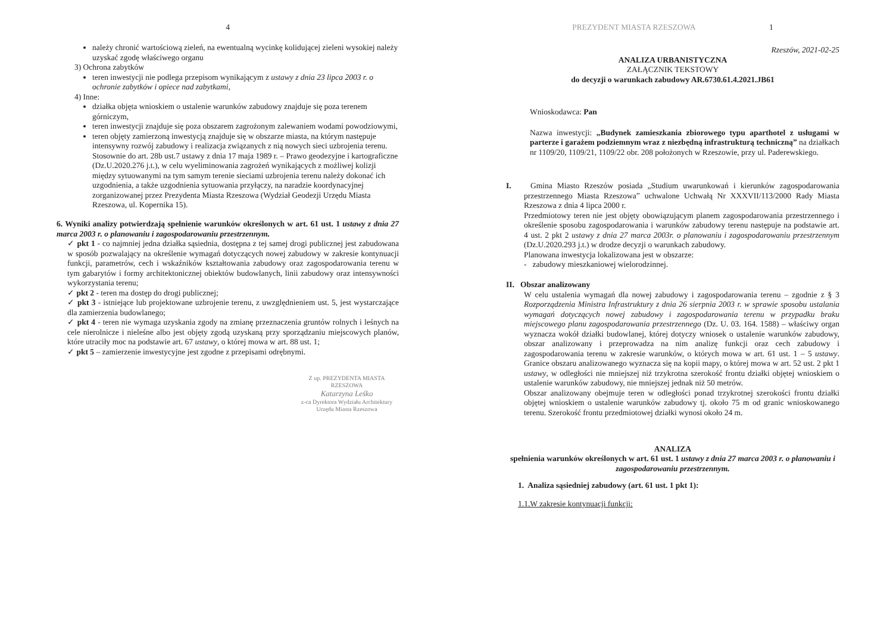4
należy chronić wartościową zieleń, na ewentualną wycinkę kolidującej zieleni wysokiej należy uzyskać zgodę właściwego organu
3) Ochrona zabytków
teren inwestycji nie podlega przepisom wynikającym z ustawy z dnia 23 lipca 2003 r. o ochronie zabytków i opiece nad zabytkami,
4) Inne:
działka objęta wnioskiem o ustalenie warunków zabudowy znajduje się poza terenem górniczym,
teren inwestycji znajduje się poza obszarem zagrożonym zalewaniem wodami powodziowymi,
teren objęty zamierzoną inwestycją znajduje się w obszarze miasta, na którym następuje intensywny rozwój zabudowy i realizacja związanych z nią nowych sieci uzbrojenia terenu. Stosownie do art. 28b ust.7 ustawy z dnia 17 maja 1989 r. – Prawo geodezyjne i kartograficzne (Dz.U.2020.276 j.t.), w celu wyeliminowania zagrożeń wynikających z możliwej kolizji między sytuowanymi na tym samym terenie sieciami uzbrojenia terenu należy dokonać ich uzgodnienia, a także uzgodnienia sytuowania przyłączy, na naradzie koordynacyjnej zorganizowanej przez Prezydenta Miasta Rzeszowa (Wydział Geodezji Urzędu Miasta Rzeszowa, ul. Kopernika 15).
6. Wyniki analizy potwierdzają spełnienie warunków określonych w art. 61 ust. 1 ustawy z dnia 27 marca 2003 r. o planowaniu i zagospodarowaniu przestrzennym.
✓ pkt 1 - co najmniej jedna działka sąsiednia, dostępna z tej samej drogi publicznej jest zabudowana w sposób pozwalający na określenie wymagań dotyczących nowej zabudowy w zakresie kontynuacji funkcji, parametrów, cech i wskaźników kształtowania zabudowy oraz zagospodarowania terenu w tym gabarytów i formy architektonicznej obiektów budowlanych, linii zabudowy oraz intensywności wykorzystania terenu;
✓ pkt 2 - teren ma dostęp do drogi publicznej;
✓ pkt 3 - istniejące lub projektowane uzbrojenie terenu, z uwzględnieniem ust. 5, jest wystarczające dla zamierzenia budowlanego;
✓ pkt 4 - teren nie wymaga uzyskania zgody na zmianę przeznaczenia gruntów rolnych i leśnych na cele nierolnicze i nieleśne albo jest objęty zgodą uzyskaną przy sporządzaniu miejscowych planów, które utraciły moc na podstawie art. 67 ustawy, o której mowa w art. 88 ust. 1;
✓ pkt 5 – zamierzenie inwestycyjne jest zgodne z przepisami odrębnymi.
Z up. PREZYDENTA MIASTA RZESZOWA
Katarzyna Leśko
z-ca Dyrektora Wydziału Architektury
Urzędu Miasta Rzeszowa
PREZYDENT MIASTA RZESZOWA 1
Rzeszów, 2021-02-25
ANALIZA URBANISTYCZNA
ZAŁĄCZNIK TEKSTOWY
do decyzji o warunkach zabudowy AR.6730.61.4.2021.JB61
Wnioskodawca: Pan
Nazwa inwestycji: „Budynek zamieszkania zbiorowego typu aparthotel z usługami w parterze i garażem podziemnym wraz z niezbędną infrastrukturą techniczną” na działkach nr 1109/20, 1109/21, 1109/22 obr. 208 położonych w Rzeszowie, przy ul. Paderewskiego.
I. Gmina Miasto Rzeszów posiada „Studium uwarunkowań i kierunków zagospodarowania przestrzennego Miasta Rzeszowa” uchwalone Uchwałą Nr XXXVII/113/2000 Rady Miasta Rzeszowa z dnia 4 lipca 2000 r.
Przedmiotowy teren nie jest objęty obowiązującym planem zagospodarowania przestrzennego i określenie sposobu zagospodarowania i warunków zabudowy terenu następuje na podstawie art. 4 ust. 2 pkt 2 ustawy z dnia 27 marca 2003r. o planowaniu i zagospodarowaniu przestrzennym (Dz.U.2020.293 j.t.) w drodze decyzji o warunkach zabudowy.
Planowana inwestycja lokalizowana jest w obszarze:
- zabudowy mieszkaniowej wielorodzinnej.
II. Obszar analizowany
W celu ustalenia wymagań dla nowej zabudowy i zagospodarowania terenu – zgodnie z § 3 Rozporządzenia Ministra Infrastruktury z dnia 26 sierpnia 2003 r. w sprawie sposobu ustalania wymagań dotyczących nowej zabudowy i zagospodarowania terenu w przypadku braku miejscowego planu zagospodarowania przestrzennego (Dz. U. 03. 164. 1588) – właściwy organ wyznacza wokół działki budowlanej, której dotyczy wniosek o ustalenie warunków zabudowy, obszar analizowany i przeprowadza na nim analizę funkcji oraz cech zabudowy i zagospodarowania terenu w zakresie warunków, o których mowa w art. 61 ust. 1 – 5 ustawy. Granice obszaru analizowanego wyznacza się na kopii mapy, o której mowa w art. 52 ust. 2 pkt 1 ustawy, w odległości nie mniejszej niż trzykrotna szerokość frontu działki objętej wnioskiem o ustalenie warunków zabudowy, nie mniejszej jednak niż 50 metrów.
Obszar analizowany obejmuje teren w odległości ponad trzykrotnej szerokości frontu działki objętej wnioskiem o ustalenie warunków zabudowy tj. około 75 m od granic wnioskowanego terenu. Szerokość frontu przedmiotowej działki wynosi około 24 m.
ANALIZA
spełnienia warunków określonych w art. 61 ust. 1 ustawy z dnia 27 marca 2003 r. o planowaniu i zagospodarowaniu przestrzennym.
1. Analiza sąsiedniej zabudowy (art. 61 ust. 1 pkt 1):
1.1.W zakresie kontynuacji funkcji: